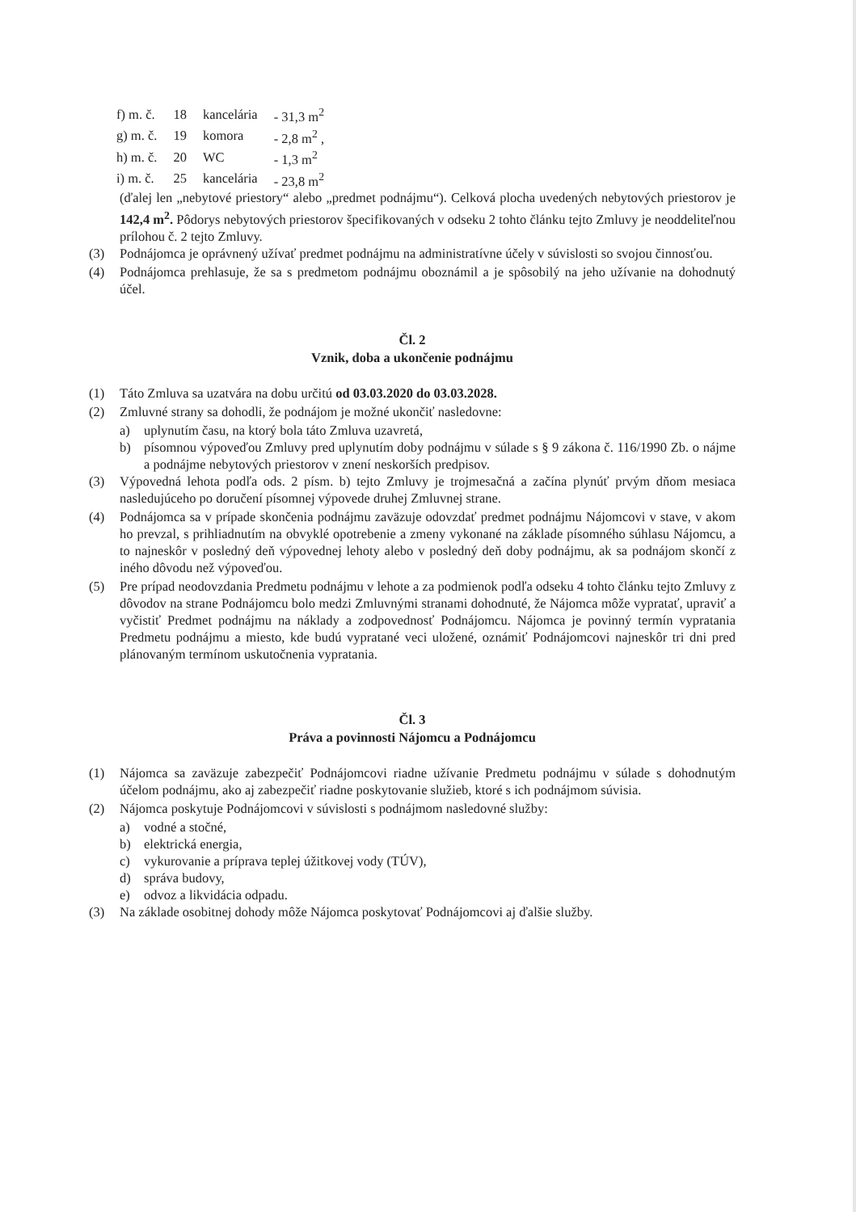| f) m. č. | 18 | kancelária | - 31,3 m<sup>2</sup> |
| g) m. č. | 19 | komora | - 2,8 m<sup>2</sup> , |
| h) m. č. | 20 | WC | - 1,3 m<sup>2</sup> |
| i) m. č. | 25 | kancelária | - 23,8 m<sup>2</sup> |
(ďalej len „nebytové priestory“ alebo „predmet podnájmu“). Celková plocha uvedených nebytových priestorov je 142,4 m<sup>2</sup>. Pôdorys nebytových priestorov špecifikovaných v odseku 2 tohto článku tejto Zmluvy je neoddeliteľnou prílohou č. 2 tejto Zmluvy.
(3) Podnájomca je oprávnený užívať predmet podnájmu na administratívne účely v súvislosti so svojou činnosťou.
(4) Podnájomca prehlasuje, že sa s predmetom podnájmu oboznámil a je spôsobilý na jeho užívanie na dohodnutý účel.
Čl. 2
Vznik, doba a ukončenie podnájmu
(1) Táto Zmluva sa uzatvára na dobu určitú od 03.03.2020 do 03.03.2028.
(2) Zmluvné strany sa dohodli, že podnájom je možné ukončiť nasledovne:
a) uplynutím času, na ktorý bola táto Zmluva uzavretá,
b) písomnou výpoveďou Zmluvy pred uplynutím doby podnájmu v súlade s § 9 zákona č. 116/1990 Zb. o nájme a podnájme nebytových priestorov v znení neskorších predpisov.
(3) Výpovedná lehota podľa ods. 2 písm. b) tejto Zmluvy je trojmesačná a začína plynúť prvým dňom mesiaca nasledujúceho po doručení písomnej výpovede druhej Zmluvnej strane.
(4) Podnájomca sa v prípade skončenia podnájmu zaväzuje odovzdať predmet podnájmu Nájomcovi v stave, v akom ho prevzal, s prihliadnutím na obvyklé opotrebenie a zmeny vykonané na základe písomného súhlasu Nájomcu, a to najneskôr v posledný deň výpovednej lehoty alebo v posledný deň doby podnájmu, ak sa podnájom skončí z iného dôvodu než výpoveďou.
(5) Pre prípad neodovzdania Predmetu podnájmu v lehote a za podmienok podľa odseku 4 tohto článku tejto Zmluvy z dôvodov na strane Podnájomcu bolo medzi Zmluvnými stranami dohodnuté, že Nájomca môže vypratať, upraviť a vyčistiť Predmet podnájmu na náklady a zodpovednosť Podnájomcu. Nájomca je povinný termín vypratania Predmetu podnájmu a miesto, kde budú vypratané veci uložené, oznámiť Podnájomcovi najneskôr tri dni pred plánovaným termínom uskutočnenia vypratania.
Čl. 3
Práva a povinnosti Nájomcu a Podnájomcu
(1) Nájomca sa zaväzuje zabezpečiť Podnájomcovi riadne užívanie Predmetu podnájmu v súlade s dohodnutým účelom podnájmu, ako aj zabezpečiť riadne poskytovanie služieb, ktoré s ich podnájmom súvisia.
(2) Nájomca poskytuje Podnájomcovi v súvislosti s podnájmom nasledovné služby:
a) vodné a stočné,
b) elektrická energia,
c) vykurovanie a príprava teplej úžitkovej vody (TÚV),
d) správa budovy,
e) odvoz a likvidácia odpadu.
(3) Na základe osobitnej dohody môže Nájomca poskytovať Podnájomcovi aj ďalšie služby.